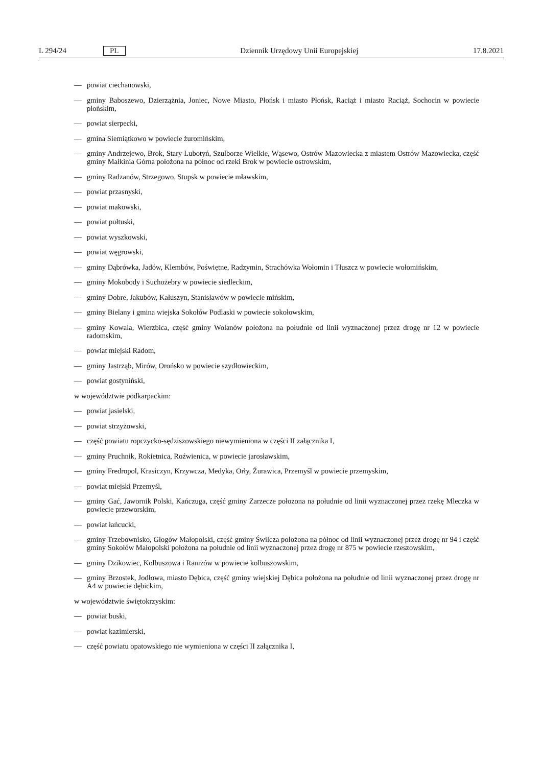L 294/24 PL Dziennik Urzędowy Unii Europejskiej 17.8.2021
— powiat ciechanowski,
— gminy Baboszewo, Dzierzążnia, Joniec, Nowe Miasto, Płońsk i miasto Płońsk, Raciąż i miasto Raciąż, Sochocin w powiecie płońskim,
— powiat sierpecki,
— gmina Siemiątkowo w powiecie żuromińskim,
— gminy Andrzejewo, Brok, Stary Lubotyń, Szulborze Wielkie, Wąsewo, Ostrów Mazowiecka z miastem Ostrów Mazowiecka, część gminy Małkinia Górna położona na północ od rzeki Brok w powiecie ostrowskim,
— gminy Radzanów, Strzegowo, Stupsk w powiecie mławskim,
— powiat przasnyski,
— powiat makowski,
— powiat pułtuski,
— powiat wyszkowski,
— powiat węgrowski,
— gminy Dąbrówka, Jadów, Klembów, Poświętne, Radzymin, Strachówka Wołomin i Tłuszcz w powiecie wołomińskim,
— gminy Mokobody i Suchożebry w powiecie siedleckim,
— gminy Dobre, Jakubów, Kałuszyn, Stanisławów w powiecie mińskim,
— gminy Bielany i gmina wiejska Sokołów Podlaski w powiecie sokołowskim,
— gminy Kowala, Wierzbica, część gminy Wolanów położona na południe od linii wyznaczonej przez drogę nr 12 w powiecie radomskim,
— powiat miejski Radom,
— gminy Jastrząb, Mirów, Orońsko w powiecie szydłowieckim,
— powiat gostyniński,
w województwie podkarpackim:
— powiat jasielski,
— powiat strzyżowski,
— część powiatu ropczycko-sędziszowskiego niewymieniona w części II załącznika I,
— gminy Pruchnik, Rokietnica, Roźwienica, w powiecie jarosławskim,
— gminy Fredropol, Krasiczyn, Krzywcza, Medyka, Orły, Żurawica, Przemyśl w powiecie przemyskim,
— powiat miejski Przemyśl,
— gminy Gać, Jawornik Polski, Kańczuga, część gminy Zarzecze położona na południe od linii wyznaczonej przez rzekę Mleczka w powiecie przeworskim,
— powiat łańcucki,
— gminy Trzebownisko, Głogów Małopolski, część gminy Świlcza położona na północ od linii wyznaczonej przez drogę nr 94 i część gminy Sokołów Małopolski położona na południe od linii wyznaczonej przez drogę nr 875 w powiecie rzeszowskim,
— gminy Dzikowiec, Kolbuszowa i Raniżów w powiecie kolbuszowskim,
— gminy Brzostek, Jodłowa, miasto Dębica, część gminy wiejskiej Dębica położona na południe od linii wyznaczonej przez drogę nr A4 w powiecie dębickim,
w województwie świętokrzyskim:
— powiat buski,
— powiat kazimierski,
— część powiatu opatowskiego nie wymieniona w części II załącznika I,